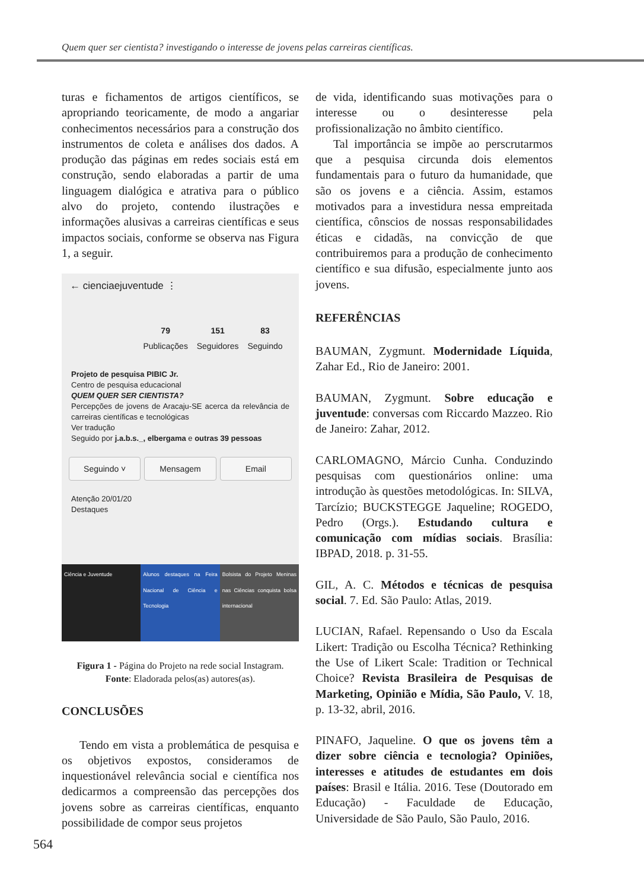Quem quer ser cientista? investigando o interesse de jovens pelas carreiras científicas.
turas e fichamentos de artigos científicos, se apropriando teoricamente, de modo a angariar conhecimentos necessários para a construção dos instrumentos de coleta e análises dos dados. A produção das páginas em redes sociais está em construção, sendo elaboradas a partir de uma linguagem dialógica e atrativa para o público alvo do projeto, contendo ilustrações e informações alusivas a carreiras científicas e seus impactos sociais, conforme se observa nas Figura 1, a seguir.
← cienciaejuventude ⋮
79
Publicações
151
Seguidores
83
Seguindo
Projeto de pesquisa PIBIC Jr.
Centro de pesquisa educacional
QUEM QUER SER CIENTISTA?
Percepções de jovens de Aracaju-SE acerca da relevância de carreiras científicas e tecnológicas
Ver tradução
Seguido por j.a.b.s._, elbergama e outras 39 pessoas
Seguindo ˅ Mensagem Email
Atenção 20/01/20
Destaques
Ciência e Juventude Alunos destaques na Feira Nacional de Ciência e Tecnologia
Bolsista do Projeto Meninas nas Ciências conquista bolsa internacional
Figura 1 - Página do Projeto na rede social Instagram.
Fonte: Eladorada pelos(as) autores(as).
CONCLUSÕES
Tendo em vista a problemática de pesquisa e os objetivos expostos, consideramos de inquestionável relevância social e científica nos dedicarmos a compreensão das percepções dos jovens sobre as carreiras científicas, enquanto possibilidade de compor seus projetos
de vida, identificando suas motivações para o interesse ou o desinteresse pela profissionalização no âmbito científico.
Tal importância se impõe ao perscrutarmos que a pesquisa circunda dois elementos fundamentais para o futuro da humanidade, que são os jovens e a ciência. Assim, estamos motivados para a investidura nessa empreitada científica, cônscios de nossas responsabilidades éticas e cidadãs, na convicção de que contribuiremos para a produção de conhecimento científico e sua difusão, especialmente junto aos jovens.
REFERÊNCIAS
BAUMAN, Zygmunt. Modernidade Líquida, Zahar Ed., Rio de Janeiro: 2001.
BAUMAN, Zygmunt. Sobre educação e juventude: conversas com Riccardo Mazzeo. Rio de Janeiro: Zahar, 2012.
CARLOMAGNO, Márcio Cunha. Conduzindo pesquisas com questionários online: uma introdução às questões metodológicas. In: SILVA, Tarcízio; BUCKSTEGGE Jaqueline; ROGEDO, Pedro (Orgs.). Estudando cultura e comunicação com mídias sociais. Brasília: IBPAD, 2018. p. 31-55.
GIL, A. C. Métodos e técnicas de pesquisa social. 7. Ed. São Paulo: Atlas, 2019.
LUCIAN, Rafael. Repensando o Uso da Escala Likert: Tradição ou Escolha Técnica? Rethinking the Use of Likert Scale: Tradition or Technical Choice? Revista Brasileira de Pesquisas de Marketing, Opinião e Mídia, São Paulo, V. 18, p. 13-32, abril, 2016.
PINAFO, Jaqueline. O que os jovens têm a dizer sobre ciência e tecnologia? Opiniões, interesses e atitudes de estudantes em dois países: Brasil e Itália. 2016. Tese (Doutorado em Educação) - Faculdade de Educação, Universidade de São Paulo, São Paulo, 2016.
564